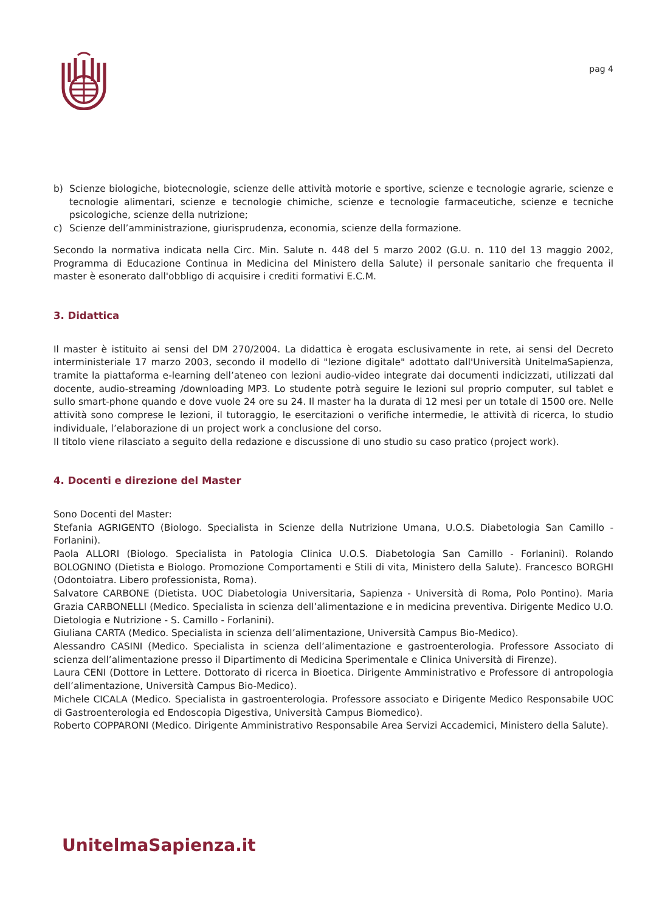pag 4
b) Scienze biologiche, biotecnologie, scienze delle attività motorie e sportive, scienze e tecnologie agrarie, scienze e tecnologie alimentari, scienze e tecnologie chimiche, scienze e tecnologie farmaceutiche, scienze e tecniche psicologiche, scienze della nutrizione;
c) Scienze dell’amministrazione, giurisprudenza, economia, scienze della formazione.
Secondo la normativa indicata nella Circ. Min. Salute n. 448 del 5 marzo 2002 (G.U. n. 110 del 13 maggio 2002, Programma di Educazione Continua in Medicina del Ministero della Salute) il personale sanitario che frequenta il master è esonerato dall'obbligo di acquisire i crediti formativi E.C.M.
3. Didattica
Il master è istituito ai sensi del DM 270/2004. La didattica è erogata esclusivamente in rete, ai sensi del Decreto interministeriale 17 marzo 2003, secondo il modello di "lezione digitale" adottato dall'Università UnitelmaSapienza, tramite la piattaforma e-learning dell’ateneo con lezioni audio-video integrate dai documenti indicizzati, utilizzati dal docente, audio-streaming /downloading MP3. Lo studente potrà seguire le lezioni sul proprio computer, sul tablet e sullo smart-phone quando e dove vuole 24 ore su 24. Il master ha la durata di 12 mesi per un totale di 1500 ore. Nelle attività sono comprese le lezioni, il tutoraggio, le esercitazioni o verifiche intermedie, le attività di ricerca, lo studio individuale, l’elaborazione di un project work a conclusione del corso.
Il titolo viene rilasciato a seguito della redazione e discussione di uno studio su caso pratico (project work).
4. Docenti e direzione del Master
Sono Docenti del Master:
Stefania AGRIGENTO (Biologo. Specialista in Scienze della Nutrizione Umana, U.O.S. Diabetologia San Camillo - Forlanini).
Paola ALLORI (Biologo. Specialista in Patologia Clinica U.O.S. Diabetologia San Camillo - Forlanini). Rolando BOLOGNINO (Dietista e Biologo. Promozione Comportamenti e Stili di vita, Ministero della Salute). Francesco BORGHI (Odontoiatra. Libero professionista, Roma).
Salvatore CARBONE (Dietista. UOC Diabetologia Universitaria, Sapienza - Università di Roma, Polo Pontino). Maria Grazia CARBONELLI (Medico. Specialista in scienza dell’alimentazione e in medicina preventiva. Dirigente Medico U.O. Dietologia e Nutrizione - S. Camillo - Forlanini).
Giuliana CARTA (Medico. Specialista in scienza dell’alimentazione, Università Campus Bio-Medico).
Alessandro CASINI (Medico. Specialista in scienza dell’alimentazione e gastroenterologia. Professore Associato di scienza dell’alimentazione presso il Dipartimento di Medicina Sperimentale e Clinica Università di Firenze).
Laura CENI (Dottore in Lettere. Dottorato di ricerca in Bioetica. Dirigente Amministrativo e Professore di antropologia dell’alimentazione, Università Campus Bio-Medico).
Michele CICALA (Medico. Specialista in gastroenterologia. Professore associato e Dirigente Medico Responsabile UOC di Gastroenterologia ed Endoscopia Digestiva, Università Campus Biomedico).
Roberto COPPARONI (Medico. Dirigente Amministrativo Responsabile Area Servizi Accademici, Ministero della Salute).
UnitelmaSapienza.it